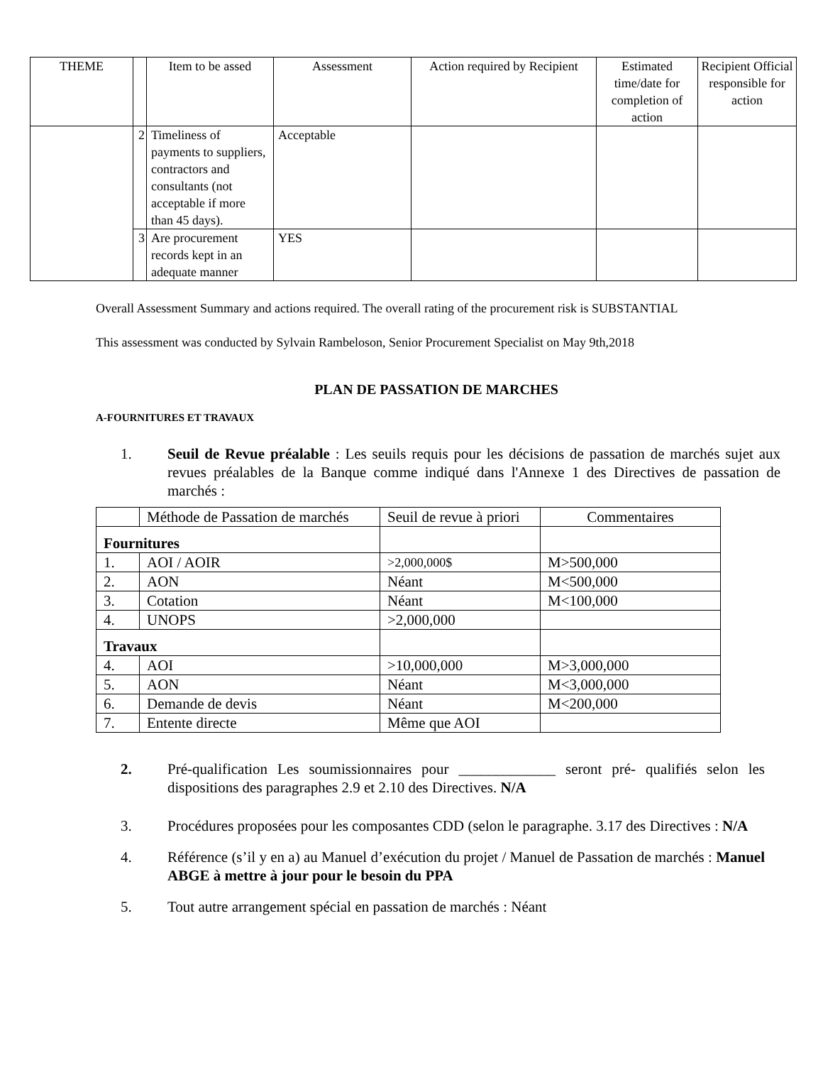| THEME | | Item to be assed | Assessment | Action required by Recipient | Estimated time/date for completion of action | Recipient Official responsible for action |
| --- | --- | --- | --- | --- | --- | --- |
| | 2 | Timeliness of payments to suppliers, contractors and consultants (not acceptable if more than 45 days). | Acceptable | | | |
| | 3 | Are procurement records kept in an adequate manner | YES | | | |
Overall Assessment Summary and actions required. The overall rating of the procurement risk is SUBSTANTIAL
This assessment was conducted by Sylvain Rambeloson, Senior Procurement Specialist on May 9th,2018
PLAN DE PASSATION DE MARCHES
A-FOURNITURES ET TRAVAUX
1. Seuil de Revue préalable : Les seuils requis pour les décisions de passation de marchés sujet aux revues préalables de la Banque comme indiqué dans l'Annexe 1 des Directives de passation de marchés :
| | Méthode de Passation de marchés | Seuil de revue à priori | Commentaires |
| Fournitures | | | |
| 1. | AOI / AOIR | >2,000,000$ | M>500,000 |
| 2. | AON | Néant | M<500,000 |
| 3. | Cotation | Néant | M<100,000 |
| 4. | UNOPS | >2,000,000 | |
| Travaux | | | |
| 4. | AOI | >10,000,000 | M>3,000,000 |
| 5. | AON | Néant | M<3,000,000 |
| 6. | Demande de devis | Néant | M<200,000 |
| 7. | Entente directe | Même que AOI | |
2. Pré-qualification Les soumissionnaires pour _____________ seront pré- qualifiés selon les dispositions des paragraphes 2.9 et 2.10 des Directives. N/A
3. Procédures proposées pour les composantes CDD (selon le paragraphe. 3.17 des Directives : N/A
4. Référence (s’il y en a) au Manuel d’exécution du projet / Manuel de Passation de marchés : Manuel ABGE à mettre à jour pour le besoin du PPA
5. Tout autre arrangement spécial en passation de marchés : Néant